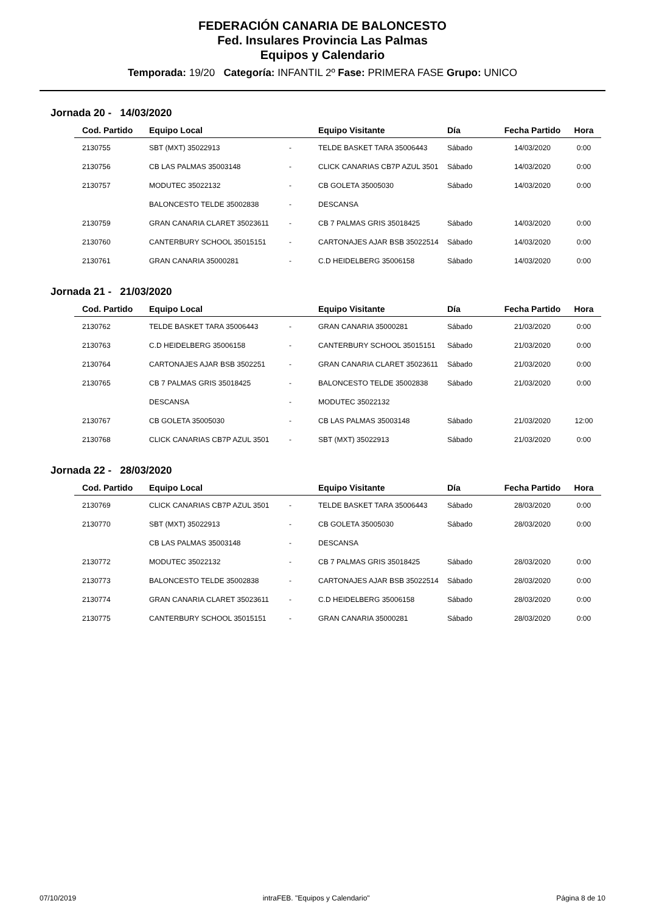FEDERACIÓN CANARIA DE BALONCESTO
Fed. Insulares Provincia Las Palmas
Equipos y Calendario
Temporada: 19/20 Categoría: INFANTIL 2º Fase: PRIMERA FASE Grupo: UNICO
Jornada 20 - 14/03/2020
| Cod. Partido | Equipo Local | | Equipo Visitante | Día | Fecha Partido | Hora |
| --- | --- | --- | --- | --- | --- | --- |
| 2130755 | SBT (MXT) 35022913 | - | TELDE BASKET TARA 35006443 | Sábado | 14/03/2020 | 0:00 |
| 2130756 | CB LAS PALMAS 35003148 | - | CLICK CANARIAS CB7P AZUL 3501 | Sábado | 14/03/2020 | 0:00 |
| 2130757 | MODUTEC 35022132 | - | CB GOLETA 35005030 | Sábado | 14/03/2020 | 0:00 |
| | BALONCESTO TELDE 35002838 | - | DESCANSA | | | |
| 2130759 | GRAN CANARIA CLARET 35023611 | - | CB 7 PALMAS GRIS 35018425 | Sábado | 14/03/2020 | 0:00 |
| 2130760 | CANTERBURY SCHOOL 35015151 | - | CARTONAJES AJAR BSB 35022514 | Sábado | 14/03/2020 | 0:00 |
| 2130761 | GRAN CANARIA 35000281 | - | C.D HEIDELBERG 35006158 | Sábado | 14/03/2020 | 0:00 |
Jornada 21 - 21/03/2020
| Cod. Partido | Equipo Local | | Equipo Visitante | Día | Fecha Partido | Hora |
| --- | --- | --- | --- | --- | --- | --- |
| 2130762 | TELDE BASKET TARA 35006443 | - | GRAN CANARIA 35000281 | Sábado | 21/03/2020 | 0:00 |
| 2130763 | C.D HEIDELBERG 35006158 | - | CANTERBURY SCHOOL 35015151 | Sábado | 21/03/2020 | 0:00 |
| 2130764 | CARTONAJES AJAR BSB 3502251 | - | GRAN CANARIA CLARET 35023611 | Sábado | 21/03/2020 | 0:00 |
| 2130765 | CB 7 PALMAS GRIS 35018425 | - | BALONCESTO TELDE 35002838 | Sábado | 21/03/2020 | 0:00 |
| | DESCANSA | - | MODUTEC 35022132 | | | |
| 2130767 | CB GOLETA 35005030 | - | CB LAS PALMAS 35003148 | Sábado | 21/03/2020 | 12:00 |
| 2130768 | CLICK CANARIAS CB7P AZUL 3501 | - | SBT (MXT) 35022913 | Sábado | 21/03/2020 | 0:00 |
Jornada 22 - 28/03/2020
| Cod. Partido | Equipo Local | | Equipo Visitante | Día | Fecha Partido | Hora |
| --- | --- | --- | --- | --- | --- | --- |
| 2130769 | CLICK CANARIAS CB7P AZUL 3501 | - | TELDE BASKET TARA 35006443 | Sábado | 28/03/2020 | 0:00 |
| 2130770 | SBT (MXT) 35022913 | - | CB GOLETA 35005030 | Sábado | 28/03/2020 | 0:00 |
| | CB LAS PALMAS 35003148 | - | DESCANSA | | | |
| 2130772 | MODUTEC 35022132 | - | CB 7 PALMAS GRIS 35018425 | Sábado | 28/03/2020 | 0:00 |
| 2130773 | BALONCESTO TELDE 35002838 | - | CARTONAJES AJAR BSB 35022514 | Sábado | 28/03/2020 | 0:00 |
| 2130774 | GRAN CANARIA CLARET 35023611 | - | C.D HEIDELBERG 35006158 | Sábado | 28/03/2020 | 0:00 |
| 2130775 | CANTERBURY SCHOOL 35015151 | - | GRAN CANARIA 35000281 | Sábado | 28/03/2020 | 0:00 |
07/10/2019 intraFEB. "Equipos y Calendario" Página 8 de 10